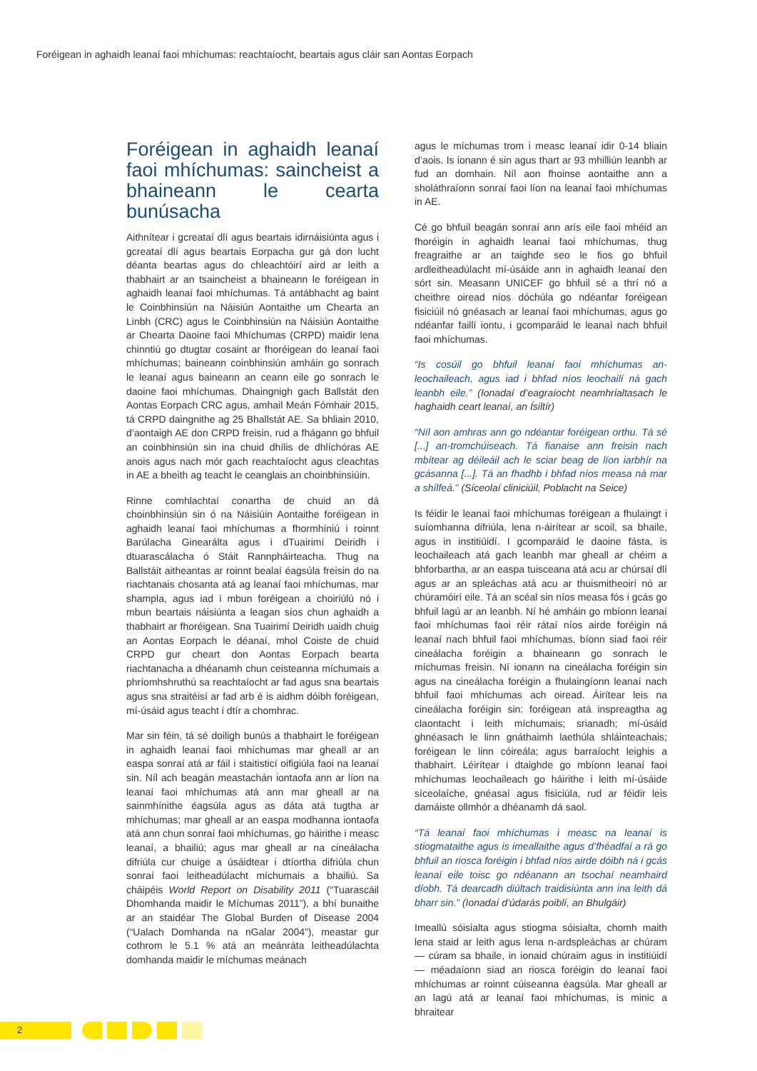Foréigean in aghaidh leanaí faoi mhíchumas: reachtaíocht, beartais agus cláir san Aontas Eorpach
Foréigean in aghaidh leanaí faoi mhíchumas: saincheist a bhaineann le cearta bunúsacha
Aithnítear i gcreataí dlí agus beartais idirnáisiúnta agus i gcreataí dlí agus beartais Eorpacha gur gá don lucht déanta beartas agus do chleachtóirí aird ar leith a thabhairt ar an tsaincheist a bhaineann le foréigean in aghaidh leanaí faoi mhíchumas. Tá antábhacht ag baint le Coinbhinsiún na Náisiún Aontaithe um Chearta an Linbh (CRC) agus le Coinbhinsiún na Náisiún Aontaithe ar Chearta Daoine faoi Mhíchumas (CRPD) maidir lena chinntiú go dtugtar cosaint ar fhoréigean do leanaí faoi mhíchumas; baineann coinbhinsiún amháin go sonrach le leanaí agus baineann an ceann eile go sonrach le daoine faoi mhíchumas. Dhaingnigh gach Ballstát den Aontas Eorpach CRC agus, amhail Meán Fómhair 2015, tá CRPD daingnithe ag 25 Bhallstát AE. Sa bhliain 2010, d’aontaigh AE don CRPD freisin, rud a fhágann go bhfuil an coinbhinsiún sin ina chuid dhílis de dhlíchóras AE anois agus nach mór gach reachtaíocht agus cleachtas in AE a bheith ag teacht le ceanglais an choinbhinsiúin.
Rinne comhlachtaí conartha de chuid an dá choinbhinsiún sin ó na Náisiúin Aontaithe foréigean in aghaidh leanaí faoi mhíchumas a fhormhíniú i roinnt Barúlacha Ginearálta agus i dTuairimí Deiridh i dtuarascálacha ó Stáit Rannpháirteacha. Thug na Ballstáit aitheantas ar roinnt bealaí éagsúla freisin do na riachtanais chosanta atá ag leanaí faoi mhíchumas, mar shampla, agus iad i mbun foréigean a choiriúlú nó i mbun beartais náisiúnta a leagan síos chun aghaidh a thabhairt ar fhoréigean. Sna Tuairimí Deiridh uaidh chuig an Aontas Eorpach le déanaí, mhol Coiste de chuid CRPD gur cheart don Aontas Eorpach bearta riachtanacha a dhéanamh chun ceisteanna míchumais a phríomhshruthú sa reachtaíocht ar fad agus sna beartais agus sna straitéisí ar fad arb é is aidhm dóibh foréigean, mí-úsáid agus teacht i dtír a chomhrac.
Mar sin féin, tá sé doiligh bunús a thabhairt le foréigean in aghaidh leanaí faoi mhíchumas mar gheall ar an easpa sonraí atá ar fáil i staitisticí oifigiúla faoi na leanaí sin. Níl ach beagán meastachán iontaofa ann ar líon na leanaí faoi mhíchumas atá ann mar gheall ar na sainmhínithe éagsúla agus as dáta atá tugtha ar mhíchumas; mar gheall ar an easpa modhanna iontaofa atá ann chun sonraí faoi mhíchumas, go háirithe i measc leanaí, a bhailiú; agus mar gheall ar na cineálacha difriúla cur chuige a úsáidtear i dtíortha difriúla chun sonraí faoi leitheadúlacht míchumais a bhailiú. Sa cháipéis World Report on Disability 2011 (“Tuarascáil Dhomhanda maidir le Míchumas 2011”), a bhí bunaithe ar an staidéar The Global Burden of Disease 2004 (“Ualach Domhanda na nGalar 2004”), meastar gur cothrom le 5.1 % atá an meánráta leitheadúlachta domhanda maidir le míchumas meánach
agus le míchumas trom i measc leanaí idir 0-14 bliain d’aois. Is ionann é sin agus thart ar 93 mhilliún leanbh ar fud an domhain. Níl aon fhoinse aontaithe ann a sholáthraíonn sonraí faoi líon na leanaí faoi mhíchumas in AE.
Cé go bhfuil beagán sonraí ann arís eile faoi mhéid an fhoréigin in aghaidh leanaí faoi mhíchumas, thug freagraithe ar an taighde seo le fios go bhfuil ardleitheadúlacht mí-úsáide ann in aghaidh leanaí den sórt sin. Measann UNICEF go bhfuil sé a thrí nó a cheithre oiread níos dóchúla go ndéanfar foréigean fisiciúil nó gnéasach ar leanaí faoi mhíchumas, agus go ndéanfar faillí iontu, i gcomparáid le leanaí nach bhfuil faoi mhíchumas.
“Is cosúil go bhfuil leanaí faoi mhíchumas an-leochaileach, agus iad i bhfad níos leochailí ná gach leanbh eile.” (Ionadaí d’eagraíocht neamhrialtasach le haghaidh ceart leanaí, an Ísiltír)
“Níl aon amhras ann go ndéantar foréigean orthu. Tá sé [...] an-tromchúiseach. Tá fianaise ann freisin nach mbítear ag déileáil ach le sciar beag de líon iarbhír na gcásanna [...]. Tá an fhadhb i bhfad níos measa ná mar a shílfeá.” (Síceolaí cliniciúil, Poblacht na Seice)
Is féidir le leanaí faoi mhíchumas foréigean a fhulaingt i suíomhanna difriúla, lena n-áirítear ar scoil, sa bhaile, agus in institiúidí. I gcomparáid le daoine fásta, is leochaileach atá gach leanbh mar gheall ar chéim a bhforbartha, ar an easpa tuisceana atá acu ar chúrsaí dlí agus ar an spleáchas atá acu ar thuismitheoirí nó ar chúramóirí eile. Tá an scéal sin níos measa fós i gcás go bhfuil lagú ar an leanbh. Ní hé amháin go mbíonn leanaí faoi mhíchumas faoi réir rátaí níos airde foréigin ná leanaí nach bhfuil faoi mhíchumas, bíonn siad faoi réir cineálacha foréigin a bhaineann go sonrach le míchumas freisin. Ní ionann na cineálacha foréigin sin agus na cineálacha foréigin a fhulaingíonn leanaí nach bhfuil faoi mhíchumas ach oiread. Áirítear leis na cineálacha foréigin sin: foréigean atá inspreagtha ag claontacht i leith míchumais; srianadh; mí-úsáid ghnéasach le linn gnáthaimh laethúla shláinteachais; foréigean le linn cóireála; agus barraíocht leighis a thabhairt. Léirítear i dtaighde go mbíonn leanaí faoi mhíchumas leochaileach go háirithe i leith mí-úsáide síceolaíche, gnéasaí agus fisiciúla, rud ar féidir leis damáiste ollmhór a dhéanamh dá saol.
“Tá leanaí faoi mhíchumas i measc na leanaí is stiogmataithe agus is imeallaithe agus d’fhéadfaí a rá go bhfuil an riosca foréigin i bhfad níos airde dóibh ná i gcás leanaí eile toisc go ndéanann an tsochaí neamhaird díobh. Tá dearcadh diúltach traidisiúnta ann ina leith dá bharr sin.” (Ionadaí d’údarás poiblí, an Bhulgáir)
Imeallú sóisialta agus stiogma sóisialta, chomh maith lena staid ar leith agus lena n-ardspleáchas ar chúram — cúram sa bhaile, in ionaid chúraim agus in institiúidí — méadaíonn siad an riosca foréigin do leanaí faoi mhíchumas ar roinnt cúiseanna éagsúla. Mar gheall ar an lagú atá ar leanaí faoi mhíchumas, is minic a bhraitear
2